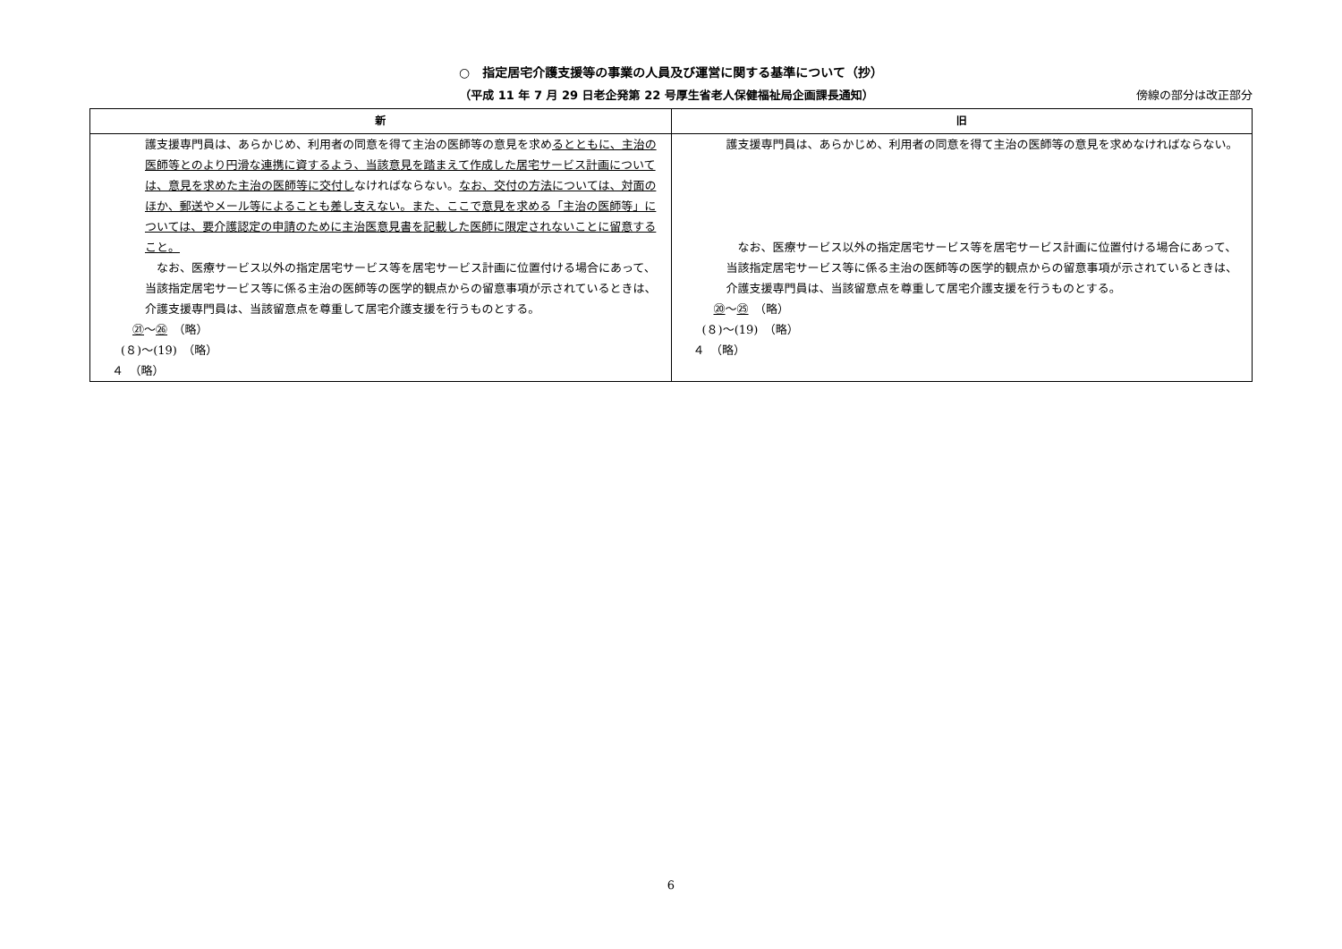○　指定居宅介護支援等の事業の人員及び運営に関する基準について（抄）
（平成 11 年 7 月 29 日老企発第 22 号厚生省老人保健福祉局企画課長通知） 傍線の部分は改正部分
| 新 | 旧 |
| --- | --- |
| 護支援専門員は、あらかじめ、利用者の同意を得て主治の医師等の意見を求め るとともに、主治の医師等とのより円滑な連携に資するよう、当該意見を踏まえて作成した居宅サービス計画については、意見を求めた主治の医師等に交付し なければならない。 なお、交付の方法については、対面のほか、郵送やメール等によることも差し支えない。また、ここで意見を求める「主治の医師等」については、要介護認定の申請のために主治医意見書を記載した医師に限定されないことに留意すること。 なお、医療サービス以外の指定居宅サービス等を居宅サービス計画に位置付ける場合にあって、当該指定居宅サービス等に係る主治の医師等の医学的観点からの留意事項が示されているときは、介護支援専門員は、当該留意点を尊重して居宅介護支援を行うものとする。 ㉑ ～ ㉖ （略） (８)～(19) （略） ４ （略） | 護支援専門員は、あらかじめ、利用者の同意を得て主治の医師等の意見を求めなければならない。 なお、医療サービス以外の指定居宅サービス等を居宅サービス計画に位置付ける場合にあって、当該指定居宅サービス等に係る主治の医師等の医学的観点からの留意事項が示されているときは、介護支援専門員は、当該留意点を尊重して居宅介護支援を行うものとする。 ⑳ ～ ㉕ （略） (８)～(19) （略） ４ （略） |
6